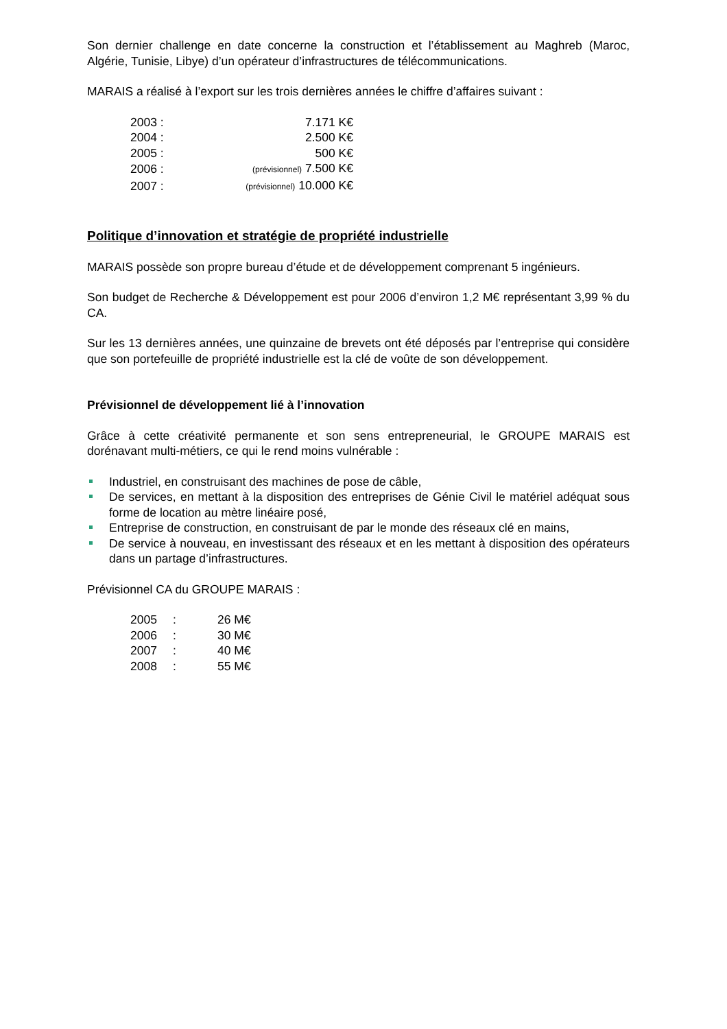Son dernier challenge en date concerne la construction et l’établissement au Maghreb (Maroc, Algérie, Tunisie, Libye) d’un opérateur d’infrastructures de télécommunications.
MARAIS a réalisé à l’export sur les trois dernières années le chiffre d’affaires suivant :
| 2003 : | 7.171 K€ |
| 2004 : | 2.500 K€ |
| 2005 : | 500 K€ |
| 2006 : | (prévisionnel) 7.500 K€ |
| 2007 : | (prévisionnel) 10.000 K€ |
Politique d’innovation et stratégie de propriété industrielle
MARAIS possède son propre bureau d’étude et de développement comprenant 5 ingénieurs.
Son budget de Recherche & Développement est pour 2006 d’environ 1,2 M€ représentant 3,99 % du CA.
Sur les 13 dernières années, une quinzaine de brevets ont été déposés par l’entreprise qui considère que son portefeuille de propriété industrielle est la clé de voûte de son développement.
Prévisionnel de développement lié à l’innovation
Grâce à cette créativité permanente et son sens entrepreneurial, le GROUPE MARAIS est dorénavant multi-métiers, ce qui le rend moins vulnérable :
Industriel, en construisant des machines de pose de câble,
De services, en mettant à la disposition des entreprises de Génie Civil le matériel adéquat sous forme de location au mètre linéaire posé,
Entreprise de construction, en construisant de par le monde des réseaux clé en mains,
De service à nouveau, en investissant des réseaux et en les mettant à disposition des opérateurs dans un partage d’infrastructures.
Prévisionnel CA du GROUPE MARAIS :
| 2005 | : | 26 M€ |
| 2006 | : | 30 M€ |
| 2007 | : | 40 M€ |
| 2008 | : | 55 M€ |